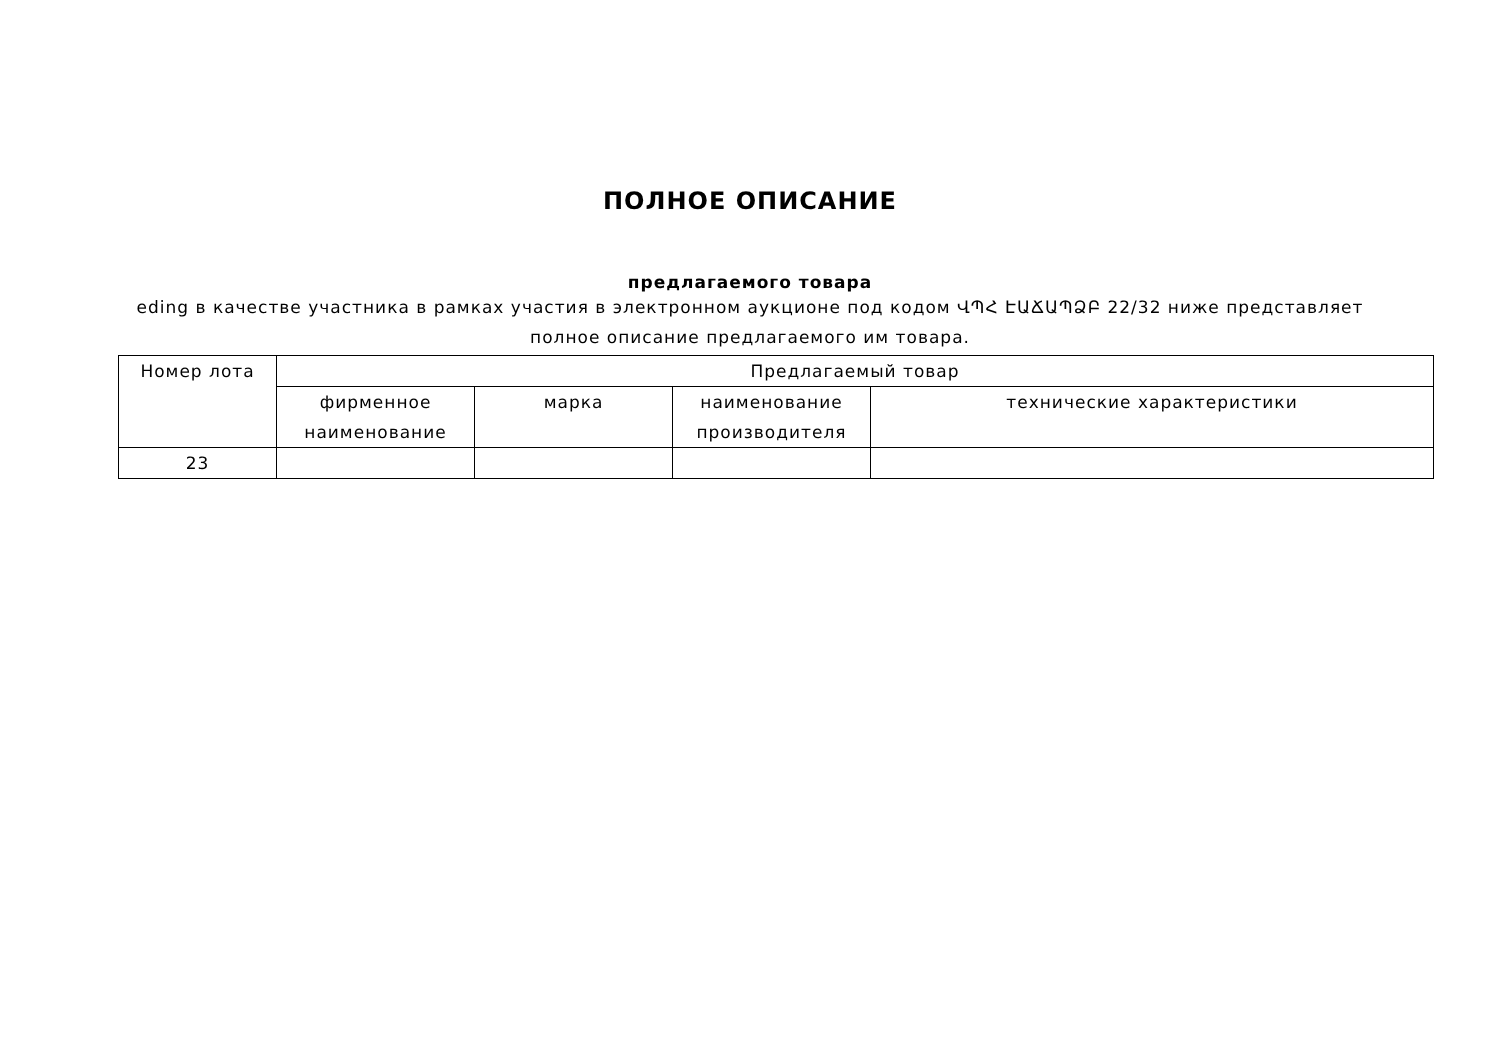ПОЛНОЕ ОПИСАНИЕ
предлагаемого товара
eding в качестве участника в рамках участия в электронном аукционе под кодом ՎՊՀ ԷԱՃԱՊՁԲ 22/32 ниже представляет полное описание предлагаемого им товара.
| Номер лота | Предлагаемый товар | | | |
| --- | --- | --- | --- | --- |
| | фирменное наименование | марка | наименование производителя | технические характеристики |
| 23 | | | | |